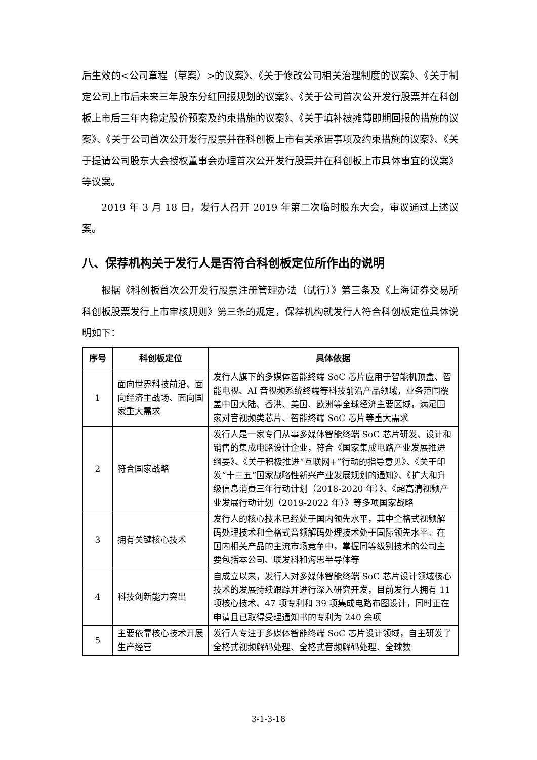后生效的<公司章程（草案）>的议案》、《关于修改公司相关治理制度的议案》、《关于制定公司上市后未来三年股东分红回报规划的议案》、《关于公司首次公开发行股票并在科创板上市后三年内稳定股价预案及约束措施的议案》、《关于填补被摊薄即期回报的措施的议案》、《关于公司首次公开发行股票并在科创板上市有关承诺事项及约束措施的议案》、《关于提请公司股东大会授权董事会办理首次公开发行股票并在科创板上市具体事宜的议案》等议案。
2019 年 3 月 18 日，发行人召开 2019 年第二次临时股东大会，审议通过上述议案。
八、保荐机构关于发行人是否符合科创板定位所作出的说明
根据《科创板首次公开发行股票注册管理办法（试行）》第三条及《上海证券交易所科创板股票发行上市审核规则》第三条的规定，保荐机构就发行人符合科创板定位具体说明如下：
| 序号 | 科创板定位 | 具体依据 |
| --- | --- | --- |
| 1 | 面向世界科技前沿、面向经济主战场、面向国家重大需求 | 发行人旗下的多媒体智能终端 SoC 芯片应用于智能机顶盒、智能电视、AI 音视频系统终端等科技前沿产品领域，业务范围覆盖中国大陆、香港、美国、欧洲等全球经济主要区域，满足国家对音视频类芯片、智能终端 SoC 芯片等重大需求 |
| 2 | 符合国家战略 | 发行人是一家专门从事多媒体智能终端 SoC 芯片研发、设计和销售的集成电路设计企业，符合《国家集成电路产业发展推进纲要》、《关于积极推进“互联网+”行动的指导意见》、《关于印发“十三五”国家战略性新兴产业发展规划的通知》、《扩大和升级信息消费三年行动计划（2018-2020 年）》、《超高清视频产业发展行动计划（2019-2022 年）》等多项国家战略 |
| 3 | 拥有关键核心技术 | 发行人的核心技术已经处于国内领先水平，其中全格式视频解码处理技术和全格式音频解码处理技术处于国际领先水平。在国内相关产品的主流市场竞争中，掌握同等级别技术的公司主要包括本公司、联发科和海思半导体等 |
| 4 | 科技创新能力突出 | 自成立以来，发行人对多媒体智能终端 SoC 芯片设计领域核心技术的发展持续跟踪并进行深入研究开发，目前发行人拥有 11 项核心技术、47 项专利和 39 项集成电路布图设计，同时正在申请且已取得受理通知书的专利为 240 余项 |
| 5 | 主要依靠核心技术开展生产经营 | 发行人专注于多媒体智能终端 SoC 芯片设计领域，自主研发了全格式视频解码处理、全格式音频解码处理、全球数 |
3-1-3-18